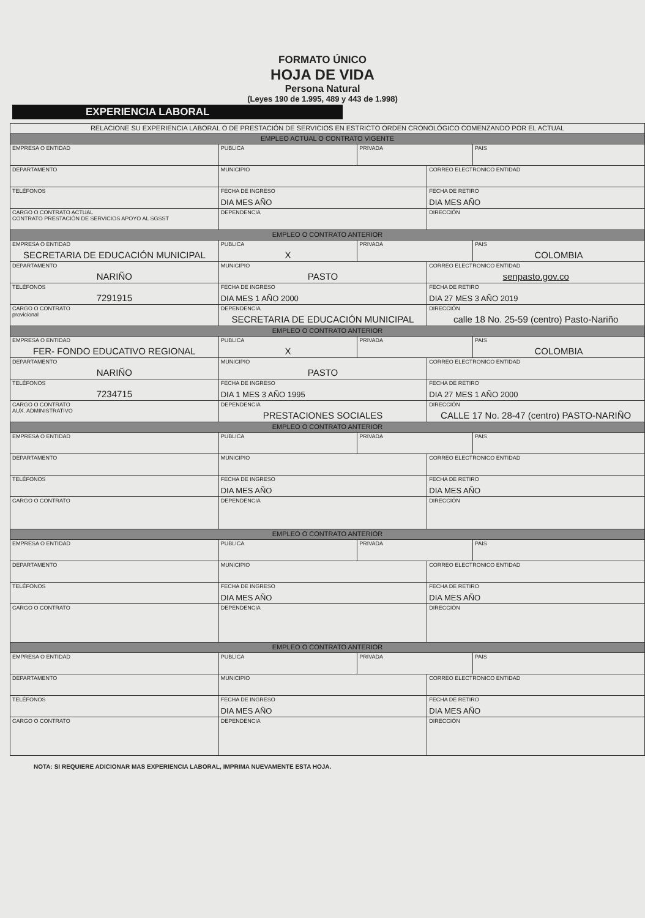FORMATO ÚNICO
HOJA DE VIDA
Persona Natural
(Leyes 190 de 1.995, 489 y 443 de 1.998)
EXPERIENCIA LABORAL
| RELACIONE SU EXPERIENCIA LABORAL O DE PRESTACIÓN DE SERVICIOS EN ESTRICTO ORDEN CRONOLÓGICO COMENZANDO POR EL ACTUAL | | | | | |
| EMPLEO ACTUAL O CONTRATO VIGENTE | | | | | |
| EMPRESA O ENTIDAD | | PUBLICA | PRIVADA | | PAIS |
| DEPARTAMENTO | MUNICIPIO | | | CORREO ELECTRONICO ENTIDAD | |
| TELÉFONOS | FECHA DE INGRESO DIA MES AÑO | | | FECHA DE RETIRO DIA MES AÑO | |
| CARGO O CONTRATO ACTUAL CONTRATO PRESTACIÓN DE SERVICIOS APOYO AL SGSST | DEPENDENCIA | | | DIRECCIÓN | |
| EMPLEO O CONTRATO ANTERIOR | | | | | |
| EMPRESA O ENTIDAD SECRETARIA DE EDUCACIÓN MUNICIPAL | | PUBLICA X | PRIVADA | | PAIS COLOMBIA |
| DEPARTAMENTO NARIÑO | MUNICIPIO PASTO | | | CORREO ELECTRONICO ENTIDAD senpasto.gov.co | |
| TELÉFONOS 7291915 | FECHA DE INGRESO DIA MES 1 AÑO 2000 | | | FECHA DE RETIRO DIA 27 MES 3 AÑO 2019 | |
| CARGO O CONTRATO provicional | DEPENDENCIA SECRETARIA DE EDUCACIÓN MUNICIPAL | | | DIRECCIÓN calle 18 No. 25-59 (centro) Pasto-Nariño | |
| EMPLEO O CONTRATO ANTERIOR | | | | | |
| EMPRESA O ENTIDAD FER- FONDO EDUCATIVO REGIONAL | | PUBLICA X | PRIVADA | | PAIS COLOMBIA |
| DEPARTAMENTO NARIÑO | MUNICIPIO PASTO | | | CORREO ELECTRONICO ENTIDAD | |
| TELÉFONOS 7234715 | FECHA DE INGRESO DIA 1 MES 3 AÑO 1995 | | | FECHA DE RETIRO DIA 27 MES 1 AÑO 2000 | |
| CARGO O CONTRATO AUX. ADMINISTRATIVO | DEPENDENCIA PRESTACIONES SOCIALES | | | DIRECCIÓN CALLE 17 No. 28-47 (centro) PASTO-NARIÑO | |
| EMPLEO O CONTRATO ANTERIOR | | | | | |
| EMPRESA O ENTIDAD | | PUBLICA | PRIVADA | | PAIS |
| DEPARTAMENTO | MUNICIPIO | | | CORREO ELECTRONICO ENTIDAD | |
| TELÉFONOS | FECHA DE INGRESO DIA MES AÑO | | | FECHA DE RETIRO DIA MES AÑO | |
| CARGO O CONTRATO | DEPENDENCIA | | | DIRECCIÓN | |
| EMPLEO O CONTRATO ANTERIOR | | | | | |
| EMPRESA O ENTIDAD | | PUBLICA | PRIVADA | | PAIS |
| DEPARTAMENTO | MUNICIPIO | | | CORREO ELECTRONICO ENTIDAD | |
| TELÉFONOS | FECHA DE INGRESO DIA MES AÑO | | | FECHA DE RETIRO DIA MES AÑO | |
| CARGO O CONTRATO | DEPENDENCIA | | | DIRECCIÓN | |
| EMPLEO O CONTRATO ANTERIOR | | | | | |
| EMPRESA O ENTIDAD | | PUBLICA | PRIVADA | | PAIS |
| DEPARTAMENTO | MUNICIPIO | | | CORREO ELECTRONICO ENTIDAD | |
| TELÉFONOS | FECHA DE INGRESO DIA MES AÑO | | | FECHA DE RETIRO DIA MES AÑO | |
| CARGO O CONTRATO | DEPENDENCIA | | | DIRECCIÓN | |
NOTA: SI REQUIERE ADICIONAR MAS EXPERIENCIA LABORAL, IMPRIMA NUEVAMENTE ESTA HOJA.